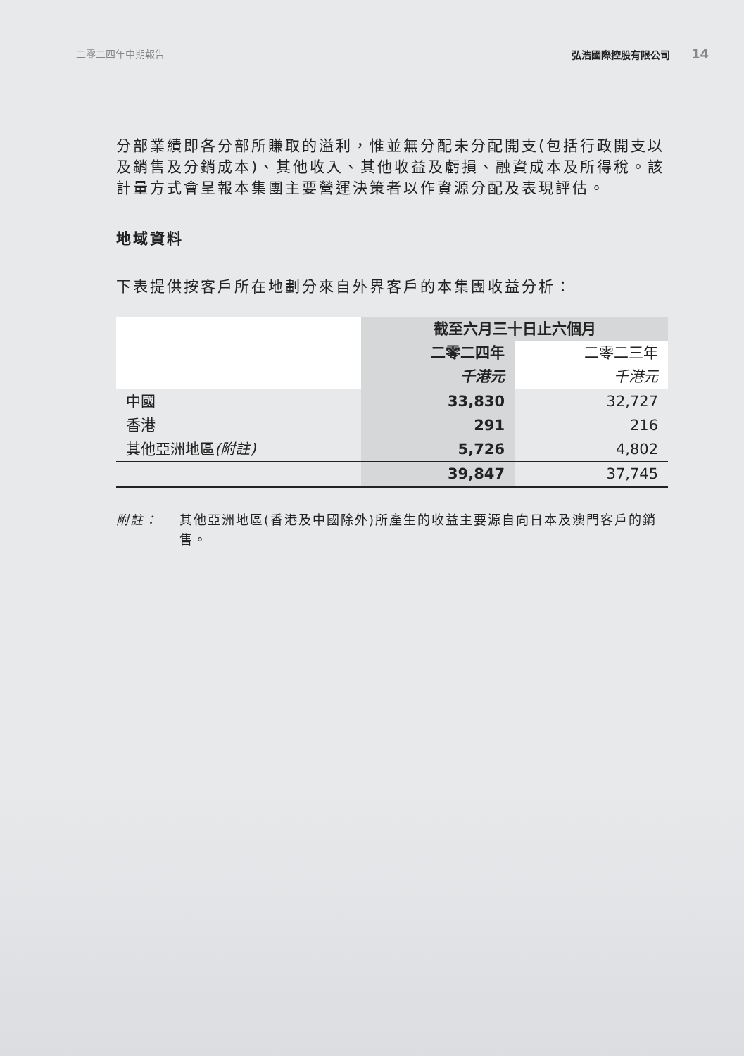二零二四年中期報告 弘浩國際控股有限公司 14
分部業績即各分部所賺取的溢利，惟並無分配未分配開支(包括行政開支以及銷售及分銷成本)、其他收入、其他收益及虧損、融資成本及所得稅。該計量方式會呈報本集團主要營運決策者以作資源分配及表現評估。
地域資料
下表提供按客戶所在地劃分來自外界客戶的本集團收益分析：
| | 截至六月三十日止六個月 | |
| --- | --- | --- |
| | 二零二四年 | 二零二三年 |
| | 千港元 | 千港元 |
| 中國 | 33,830 | 32,727 |
| 香港 | 291 | 216 |
| 其他亞洲地區 (附註) | 5,726 | 4,802 |
| | 39,847 | 37,745 |
附註： 其他亞洲地區(香港及中國除外)所產生的收益主要源自向日本及澳門客戶的銷售。